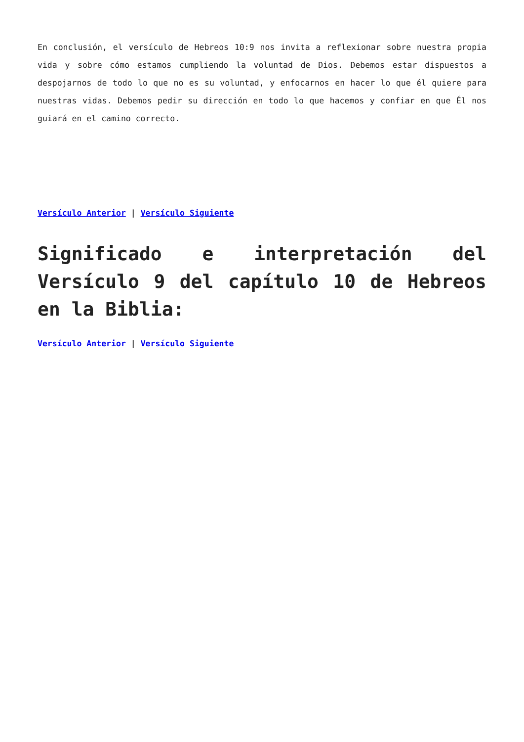En conclusión, el versículo de Hebreos 10:9 nos invita a reflexionar sobre nuestra propia vida y sobre cómo estamos cumpliendo la voluntad de Dios. Debemos estar dispuestos a despojarnos de todo lo que no es su voluntad, y enfocarnos en hacer lo que él quiere para nuestras vidas. Debemos pedir su dirección en todo lo que hacemos y confiar en que Él nos guiará en el camino correcto.
Versículo Anterior | Versículo Siguiente
Significado e interpretación del Versículo 9 del capítulo 10 de Hebreos en la Biblia:
Versículo Anterior | Versículo Siguiente